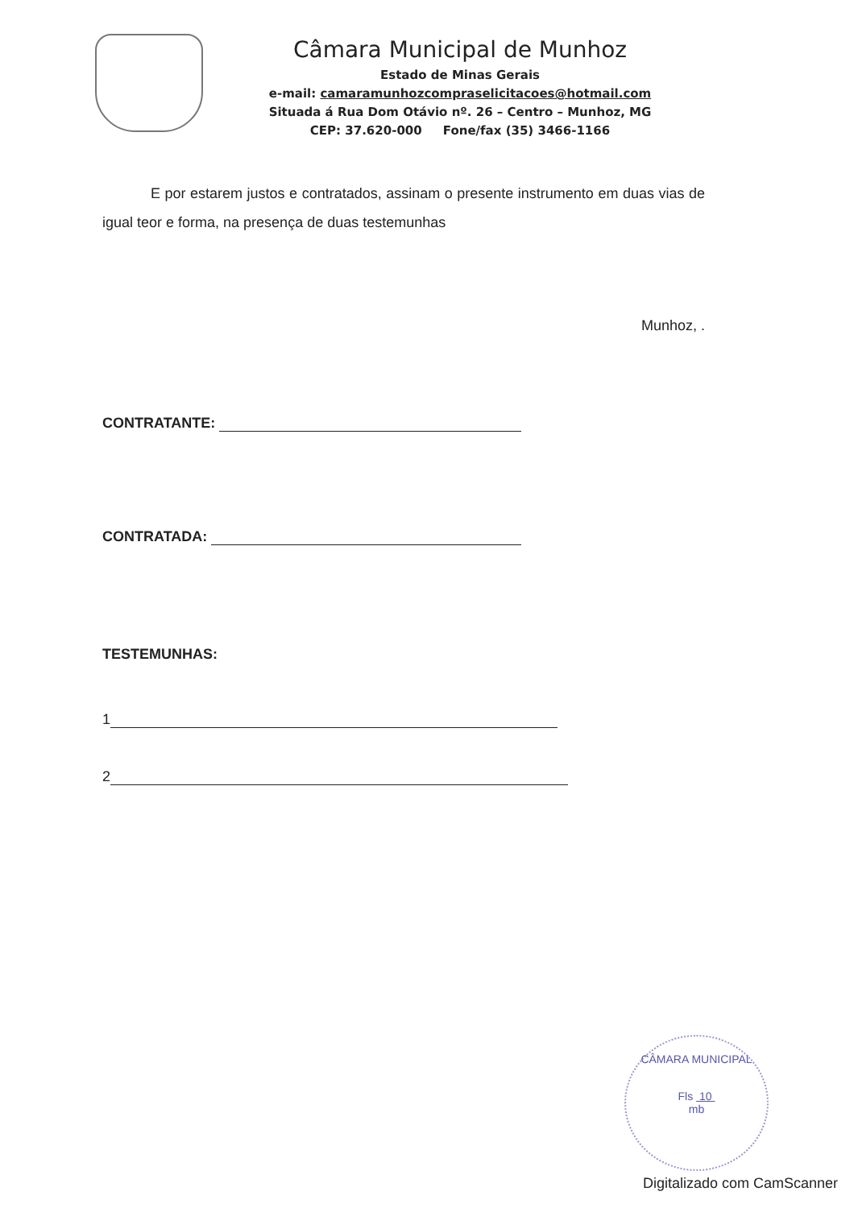Câmara Municipal de Munhoz
Estado de Minas Gerais
e-mail: camaramunhozcompraselicitacoes@hotmail.com
Situada á Rua Dom Otávio nº. 26 – Centro – Munhoz, MG
CEP: 37.620-000 Fone/fax (35) 3466-1166
E por estarem justos e contratados, assinam o presente instrumento em duas vias de igual teor e forma, na presença de duas testemunhas
Munhoz, .
CONTRATANTE:
CONTRATADA:
TESTEMUNHAS:
1
2
CÂMARA MUNICIPAL
Fls 10
mb
Digitalizado com CamScanner